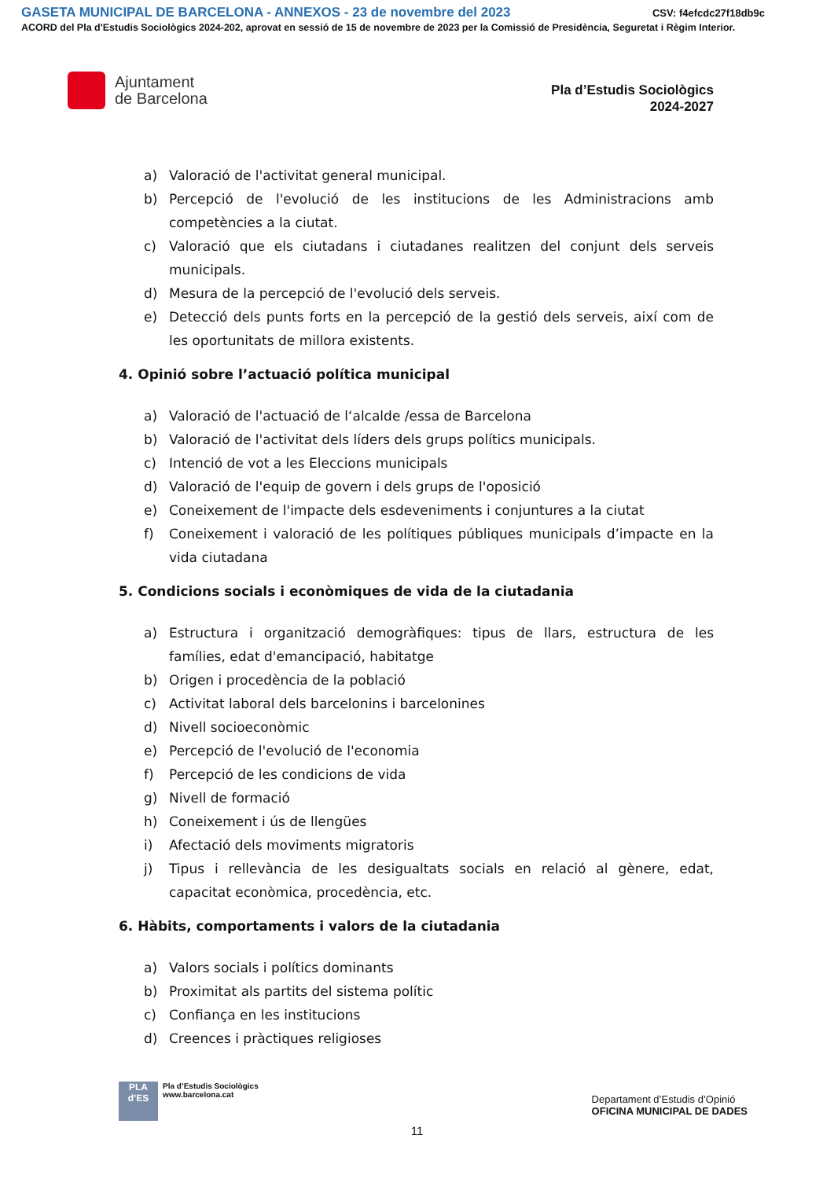GASETA MUNICIPAL DE BARCELONA - ANNEXOS - 23 de novembre del 2023 CSV: f4efcdc27f18db9c
ACORD del Pla d'Estudis Sociològics 2024-202, aprovat en sessió de 15 de novembre de 2023 per la Comissió de Presidència, Seguretat i Règim Interior.
Ajuntament
de Barcelona
Pla d’Estudis Sociològics
2024-2027
a) Valoració de l'activitat general municipal.
b) Percepció de l'evolució de les institucions de les Administracions amb competències a la ciutat.
c) Valoració que els ciutadans i ciutadanes realitzen del conjunt dels serveis municipals.
d) Mesura de la percepció de l'evolució dels serveis.
e) Detecció dels punts forts en la percepció de la gestió dels serveis, així com de les oportunitats de millora existents.
4. Opinió sobre l’actuació política municipal
a) Valoració de l'actuació de l‘alcalde /essa de Barcelona
b) Valoració de l'activitat dels líders dels grups polítics municipals.
c) Intenció de vot a les Eleccions municipals
d) Valoració de l'equip de govern i dels grups de l'oposició
e) Coneixement de l'impacte dels esdeveniments i conjuntures a la ciutat
f) Coneixement i valoració de les polítiques públiques municipals d’impacte en la vida ciutadana
5. Condicions socials i econòmiques de vida de la ciutadania
a) Estructura i organització demogràfiques: tipus de llars, estructura de les famílies, edat d'emancipació, habitatge
b) Origen i procedència de la població
c) Activitat laboral dels barcelonins i barcelonines
d) Nivell socioeconòmic
e) Percepció de l'evolució de l'economia
f) Percepció de les condicions de vida
g) Nivell de formació
h) Coneixement i ús de llengües
i) Afectació dels moviments migratoris
j) Tipus i rellevància de les desigualtats socials en relació al gènere, edat, capacitat econòmica, procedència, etc.
6. Hàbits, comportaments i valors de la ciutadania
a) Valors socials i polítics dominants
b) Proximitat als partits del sistema polític
c) Confiança en les institucions
d) Creences i pràctiques religioses
PLA
d’ES
Pla d’Estudis Sociològics
www.barcelona.cat
Departament d’Estudis d’Opinió
OFICINA MUNICIPAL DE DADES
11